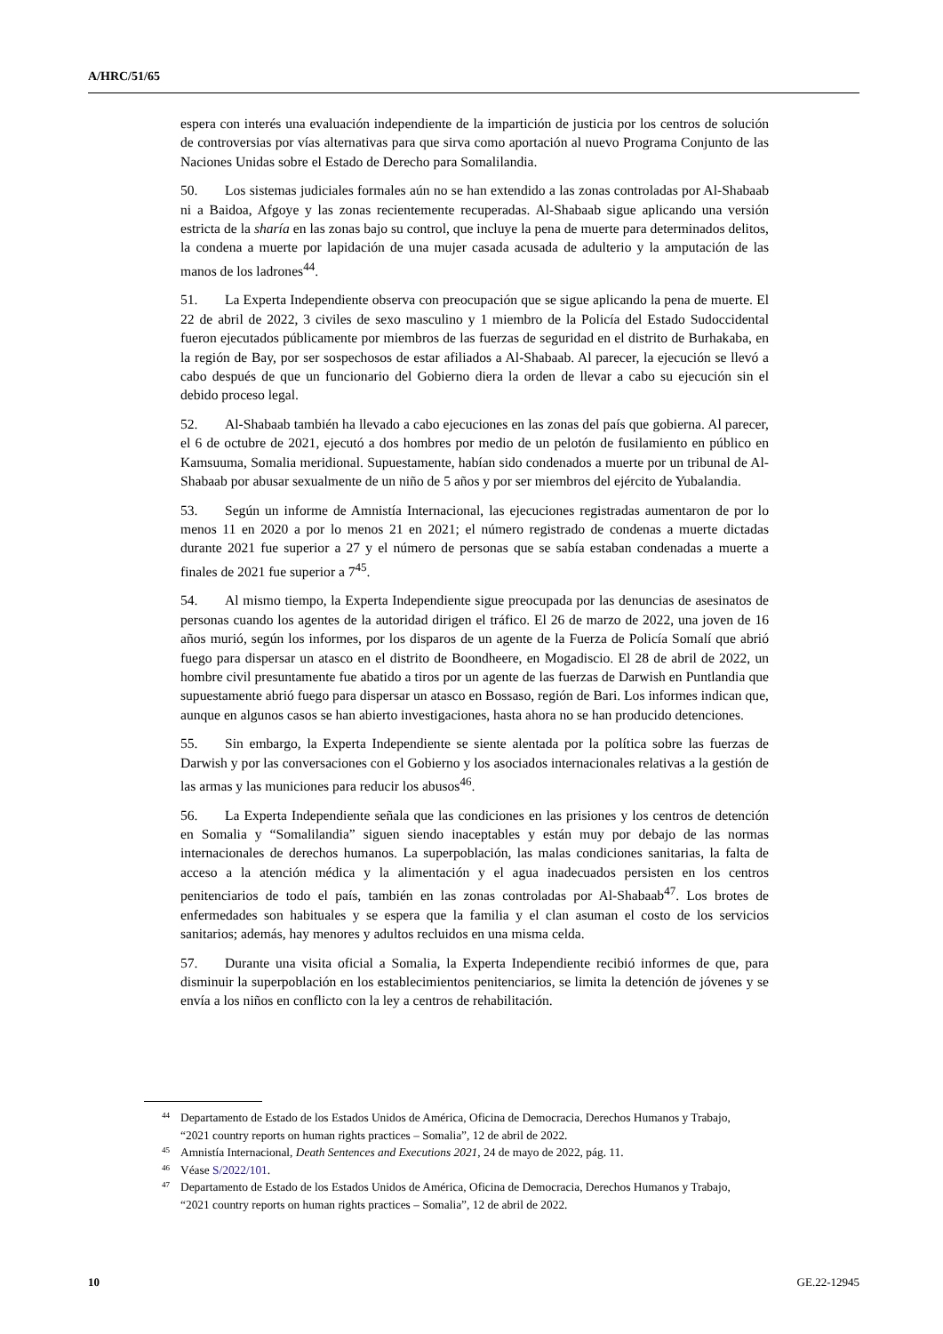A/HRC/51/65
espera con interés una evaluación independiente de la impartición de justicia por los centros de solución de controversias por vías alternativas para que sirva como aportación al nuevo Programa Conjunto de las Naciones Unidas sobre el Estado de Derecho para Somalilandia.
50. Los sistemas judiciales formales aún no se han extendido a las zonas controladas por Al-Shabaab ni a Baidoa, Afgoye y las zonas recientemente recuperadas. Al-Shabaab sigue aplicando una versión estricta de la sharía en las zonas bajo su control, que incluye la pena de muerte para determinados delitos, la condena a muerte por lapidación de una mujer casada acusada de adulterio y la amputación de las manos de los ladrones<sup>44</sup>.
51. La Experta Independiente observa con preocupación que se sigue aplicando la pena de muerte. El 22 de abril de 2022, 3 civiles de sexo masculino y 1 miembro de la Policía del Estado Sudoccidental fueron ejecutados públicamente por miembros de las fuerzas de seguridad en el distrito de Burhakaba, en la región de Bay, por ser sospechosos de estar afiliados a Al-Shabaab. Al parecer, la ejecución se llevó a cabo después de que un funcionario del Gobierno diera la orden de llevar a cabo su ejecución sin el debido proceso legal.
52. Al-Shabaab también ha llevado a cabo ejecuciones en las zonas del país que gobierna. Al parecer, el 6 de octubre de 2021, ejecutó a dos hombres por medio de un pelotón de fusilamiento en público en Kamsuuma, Somalia meridional. Supuestamente, habían sido condenados a muerte por un tribunal de Al-Shabaab por abusar sexualmente de un niño de 5 años y por ser miembros del ejército de Yubalandia.
53. Según un informe de Amnistía Internacional, las ejecuciones registradas aumentaron de por lo menos 11 en 2020 a por lo menos 21 en 2021; el número registrado de condenas a muerte dictadas durante 2021 fue superior a 27 y el número de personas que se sabía estaban condenadas a muerte a finales de 2021 fue superior a 7<sup>45</sup>.
54. Al mismo tiempo, la Experta Independiente sigue preocupada por las denuncias de asesinatos de personas cuando los agentes de la autoridad dirigen el tráfico. El 26 de marzo de 2022, una joven de 16 años murió, según los informes, por los disparos de un agente de la Fuerza de Policía Somalí que abrió fuego para dispersar un atasco en el distrito de Boondheere, en Mogadiscio. El 28 de abril de 2022, un hombre civil presuntamente fue abatido a tiros por un agente de las fuerzas de Darwish en Puntlandia que supuestamente abrió fuego para dispersar un atasco en Bossaso, región de Bari. Los informes indican que, aunque en algunos casos se han abierto investigaciones, hasta ahora no se han producido detenciones.
55. Sin embargo, la Experta Independiente se siente alentada por la política sobre las fuerzas de Darwish y por las conversaciones con el Gobierno y los asociados internacionales relativas a la gestión de las armas y las municiones para reducir los abusos<sup>46</sup>.
56. La Experta Independiente señala que las condiciones en las prisiones y los centros de detención en Somalia y “Somalilandia” siguen siendo inaceptables y están muy por debajo de las normas internacionales de derechos humanos. La superpoblación, las malas condiciones sanitarias, la falta de acceso a la atención médica y la alimentación y el agua inadecuados persisten en los centros penitenciarios de todo el país, también en las zonas controladas por Al-Shabaab<sup>47</sup>. Los brotes de enfermedades son habituales y se espera que la familia y el clan asuman el costo de los servicios sanitarios; además, hay menores y adultos recluidos en una misma celda.
57. Durante una visita oficial a Somalia, la Experta Independiente recibió informes de que, para disminuir la superpoblación en los establecimientos penitenciarios, se limita la detención de jóvenes y se envía a los niños en conflicto con la ley a centros de rehabilitación.
44 Departamento de Estado de los Estados Unidos de América, Oficina de Democracia, Derechos Humanos y Trabajo, “2021 country reports on human rights practices – Somalia”, 12 de abril de 2022.
45 Amnistía Internacional, Death Sentences and Executions 2021, 24 de mayo de 2022, pág. 11.
46 Véase S/2022/101.
47 Departamento de Estado de los Estados Unidos de América, Oficina de Democracia, Derechos Humanos y Trabajo, “2021 country reports on human rights practices – Somalia”, 12 de abril de 2022.
10 GE.22-12945